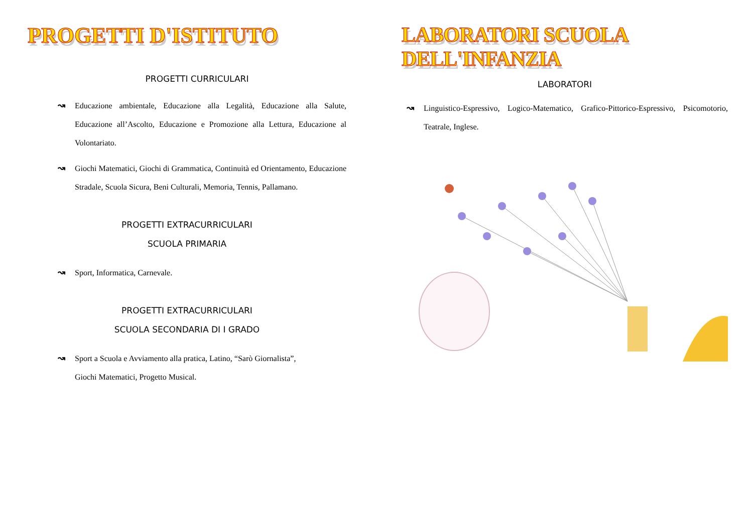PROGETTI D'ISTITUTO
PROGETTI CURRICULARI
↝ Educazione ambientale, Educazione alla Legalità, Educazione alla Salute, Educazione all’Ascolto, Educazione e Promozione alla Lettura, Educazione al Volontariato.
↝ Giochi Matematici, Giochi di Grammatica, Continuità ed Orientamento, Educazione Stradale, Scuola Sicura, Beni Culturali, Memoria, Tennis, Pallamano.
PROGETTI EXTRACURRICULARI
SCUOLA PRIMARIA
↝ Sport, Informatica, Carnevale.
PROGETTI EXTRACURRICULARI
SCUOLA SECONDARIA DI I GRADO
↝ Sport a Scuola e Avviamento alla pratica, Latino, “Sarò Giornalista”,
Giochi Matematici, Progetto Musical.
LABORATORI SCUOLA DELL'INFANZIA
LABORATORI
↝ Linguistico-Espressivo, Logico-Matematico, Grafico-Pittorico-Espressivo, Psicomotorio, Teatrale, Inglese.